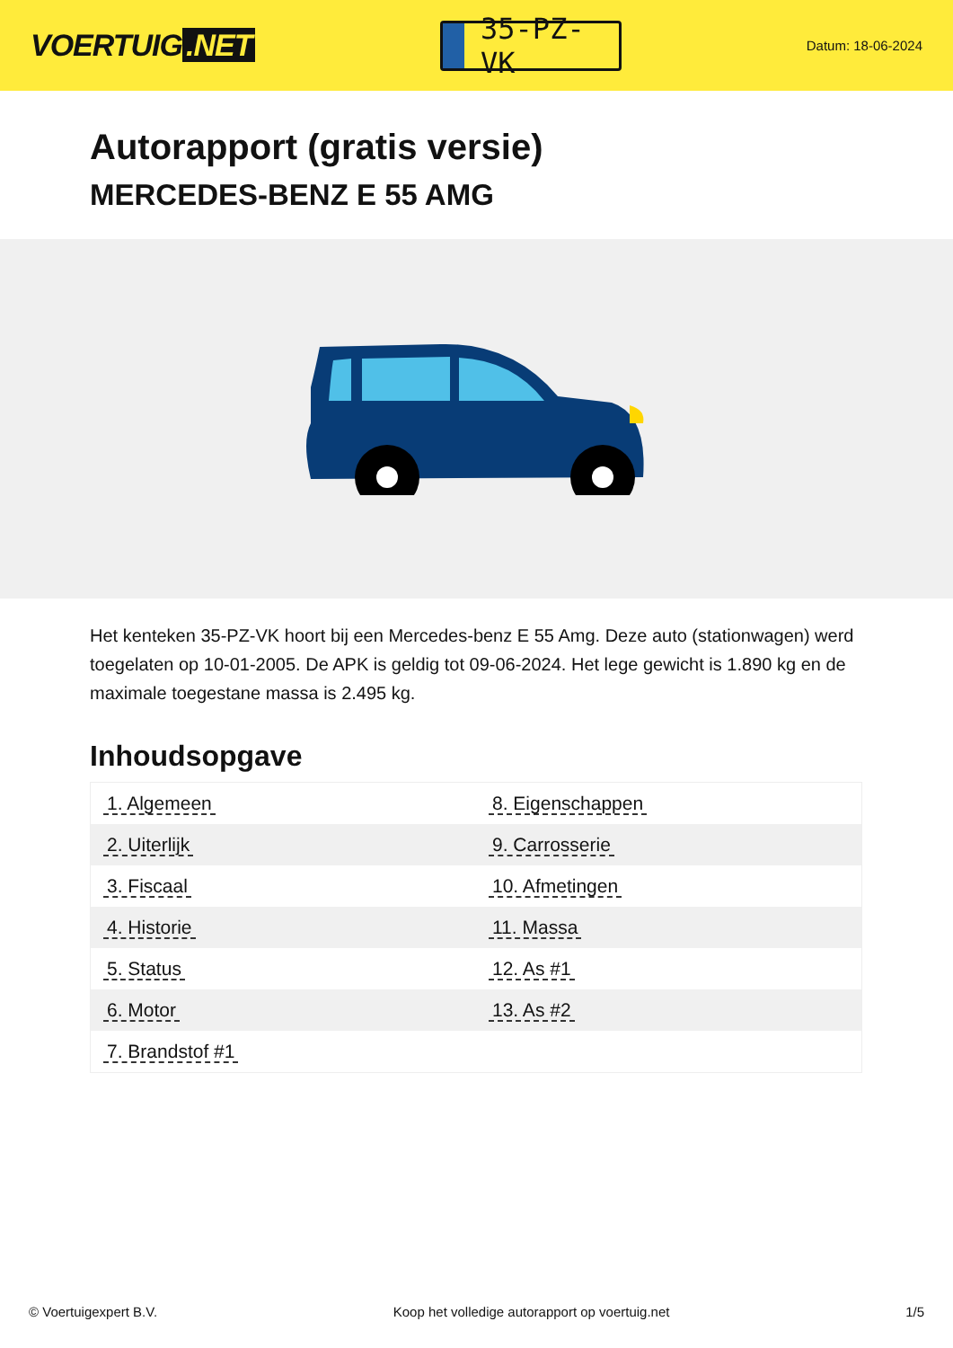VOERTUIG.NET
35-PZ-VK
Datum: 18-06-2024
Autorapport (gratis versie)
MERCEDES-BENZ E 55 AMG
Het kenteken 35-PZ-VK hoort bij een Mercedes-benz E 55 Amg. Deze auto (stationwagen) werd toegelaten op 10-01-2005. De APK is geldig tot 09-06-2024. Het lege gewicht is 1.890 kg en de maximale toegestane massa is 2.495 kg.
Inhoudsopgave
| 1. Algemeen | 8. Eigenschappen |
| 2. Uiterlijk | 9. Carrosserie |
| 3. Fiscaal | 10. Afmetingen |
| 4. Historie | 11. Massa |
| 5. Status | 12. As #1 |
| 6. Motor | 13. As #2 |
| 7. Brandstof #1 | |
© Voertuigexpert B.V. Koop het volledige autorapport op voertuig.net 1/5